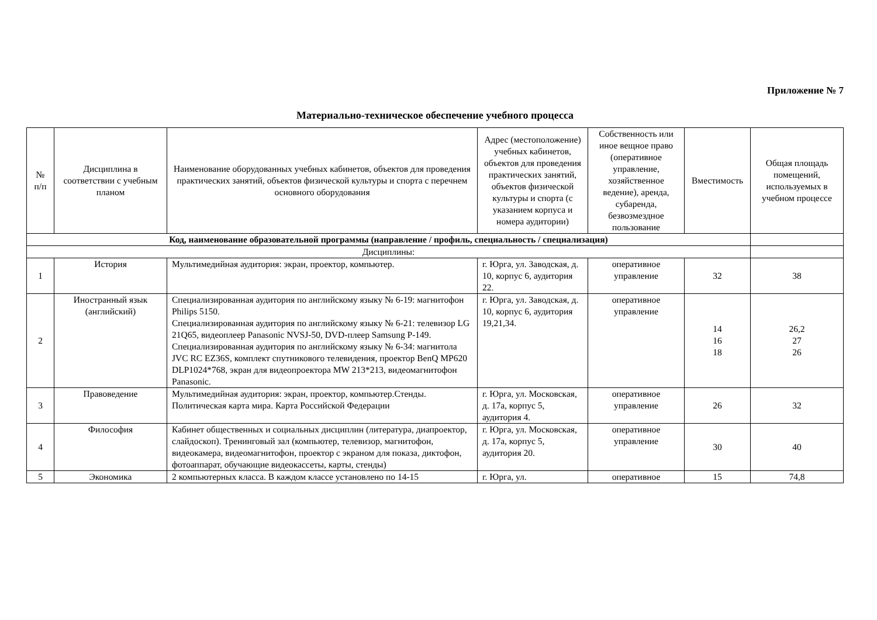Приложение № 7
Материально-техническое обеспечение учебного процесса
| № п/п | Дисциплина в соответствии с учебным планом | Наименование оборудованных учебных кабинетов, объектов для проведения практических занятий, объектов физической культуры и спорта с перечнем основного оборудования | Адрес (местоположение) учебных кабинетов, объектов для проведения практических занятий, объектов физической культуры и спорта (с указанием корпуса и номера аудитории) | Собственность или иное вещное право (оперативное управление, хозяйственное ведение), аренда, субаренда, безвозмездное пользование | Вместимость | Общая площадь помещений, используемых в учебном процессе |
| --- | --- | --- | --- | --- | --- | --- |
| Код, наименование образовательной программы (направление / профиль, специальность / специализация) | | | | | | |
| Дисциплины: | | | | | | |
| 1 | История | Мультимедийная аудитория: экран, проектор, компьютер. | г. Юрга, ул. Заводская, д. 10, корпус 6, аудитория 22. | оперативное управление | 32 | 38 |
| 2 | Иностранный язык (английский) | Специализированная аудитория по английскому языку № 6-19: магнитофон Philips 5150. Специализированная аудитория по английскому языку № 6-21: телевизор LG 21Q65, видеоплеер Panasonic NVSJ-50, DVD-плеер Samsung P-149. Специализированная аудитория по английскому языку № 6-34: магнитола JVC RC EZ36S, комплект спутникового телевидения, проектор BenQ MP620 DLP1024*768, экран для видеопроектора MW 213*213, видеомагнитофон Panasonic. | г. Юрга, ул. Заводская, д. 10, корпус 6, аудитория 19,21,34. | оперативное управление | 14 16 18 | 26,2 27 26 |
| 3 | Правоведение | Мультимедийная аудитория: экран, проектор, компьютер.Стенды. Политическая карта мира. Карта Российской Федерации | г. Юрга, ул. Московская, д. 17а, корпус 5, аудитория 4. | оперативное управление | 26 | 32 |
| 4 | Философия | Кабинет общественных и социальных дисциплин (литература, диапроектор, слайдоскоп). Тренинговый зал (компьютер, телевизор, магнитофон, видеокамера, видеомагнитофон, проектор с экраном для показа, диктофон, фотоаппарат, обучающие видеокассеты, карты, стенды) | г. Юрга, ул. Московская, д. 17а, корпус 5, аудитория 20. | оперативное управление | 30 | 40 |
| 5 | Экономика | 2 компьютерных класса. В каждом классе установлено по 14-15 | г. Юрга, ул. | оперативное | 15 | 74,8 |